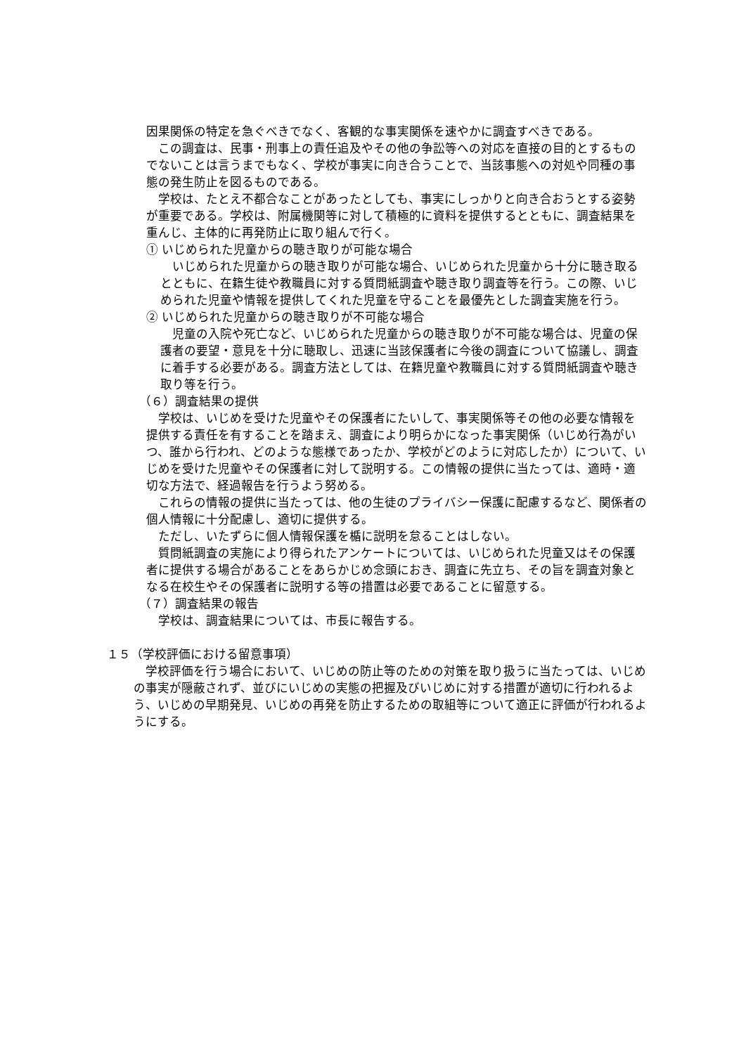因果関係の特定を急ぐべきでなく、客観的な事実関係を速やかに調査すべきである。
　この調査は、民事・刑事上の責任追及やその他の争訟等への対応を直接の目的とするものでないことは言うまでもなく、学校が事実に向き合うことで、当該事態への対処や同種の事態の発生防止を図るものである。
　学校は、たとえ不都合なことがあったとしても、事実にしっかりと向き合おうとする姿勢が重要である。学校は、附属機関等に対して積極的に資料を提供するとともに、調査結果を重んじ、主体的に再発防止に取り組んで行く。
① いじめられた児童からの聴き取りが可能な場合
　いじめられた児童からの聴き取りが可能な場合、いじめられた児童から十分に聴き取るとともに、在籍生徒や教職員に対する質問紙調査や聴き取り調査等を行う。この際、いじめられた児童や情報を提供してくれた児童を守ることを最優先とした調査実施を行う。
② いじめられた児童からの聴き取りが不可能な場合
　児童の入院や死亡など、いじめられた児童からの聴き取りが不可能な場合は、児童の保護者の要望・意見を十分に聴取し、迅速に当該保護者に今後の調査について協議し、調査に着手する必要がある。調査方法としては、在籍児童や教職員に対する質問紙調査や聴き取り等を行う。
（６）調査結果の提供
　学校は、いじめを受けた児童やその保護者にたいして、事実関係等その他の必要な情報を提供する責任を有することを踏まえ、調査により明らかになった事実関係（いじめ行為がいつ、誰から行われ、どのような態様であったか、学校がどのように対応したか）について、いじめを受けた児童やその保護者に対して説明する。この情報の提供に当たっては、適時・適切な方法で、経過報告を行うよう努める。
　これらの情報の提供に当たっては、他の生徒のプライバシー保護に配慮するなど、関係者の個人情報に十分配慮し、適切に提供する。
　ただし、いたずらに個人情報保護を楯に説明を怠ることはしない。
　質問紙調査の実施により得られたアンケートについては、いじめられた児童又はその保護者に提供する場合があることをあらかじめ念頭におき、調査に先立ち、その旨を調査対象となる在校生やその保護者に説明する等の措置は必要であることに留意する。
（７）調査結果の報告
　学校は、調査結果については、市長に報告する。
１５（学校評価における留意事項）
　学校評価を行う場合において、いじめの防止等のための対策を取り扱うに当たっては、いじめの事実が隠蔽されず、並びにいじめの実態の把握及びいじめに対する措置が適切に行われるよう、いじめの早期発見、いじめの再発を防止するための取組等について適正に評価が行われるようにする。